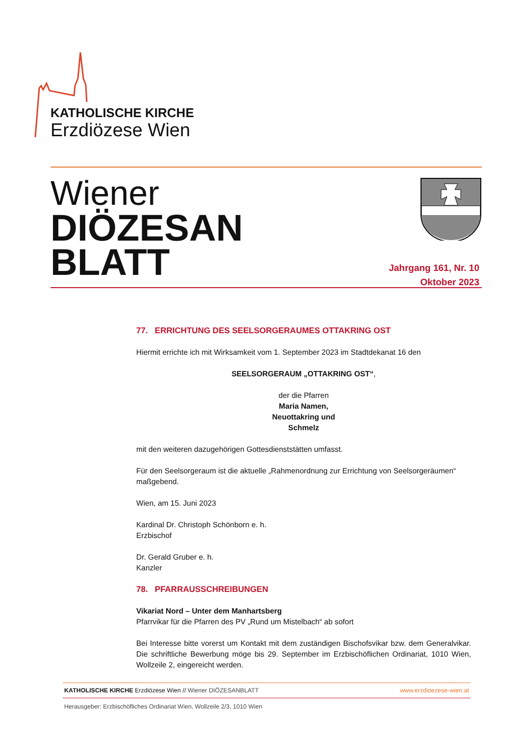KATHOLISCHE KIRCHE
Erzdiözese Wien
Wiener
DIÖZESAN
BLATT
Jahrgang 161, Nr. 10
Oktober 2023
77. ERRICHTUNG DES SEELSORGERAUMES OTTAKRING OST
Hiermit errichte ich mit Wirksamkeit vom 1. September 2023 im Stadtdekanat 16 den
SEELSORGERAUM „OTTAKRING OST“,
der die Pfarren
Maria Namen,
Neuottakring und
Schmelz
mit den weiteren dazugehörigen Gottesdienststätten umfasst.
Für den Seelsorgeraum ist die aktuelle „Rahmenordnung zur Errichtung von Seelsorgeräumen“ maßgebend.
Wien, am 15. Juni 2023
Kardinal Dr. Christoph Schönborn e. h.
Erzbischof
Dr. Gerald Gruber e. h.
Kanzler
78. PFARRAUSSCHREIBUNGEN
Vikariat Nord – Unter dem Manhartsberg
Pfarrvikar für die Pfarren des PV „Rund um Mistelbach“ ab sofort
Bei Interesse bitte vorerst um Kontakt mit dem zuständigen Bischofsvikar bzw. dem Generalvikar. Die schriftliche Bewerbung möge bis 29. September im Erzbischöflichen Ordinariat, 1010 Wien, Wollzeile 2, eingereicht werden.
KATHOLISCHE KIRCHE Erzdiözese Wien // Wiener DIÖZESANBLATT www.erzdioezese-wien.at
Herausgeber: Erzbischöfliches Ordinariat Wien, Wollzeile 2/3, 1010 Wien